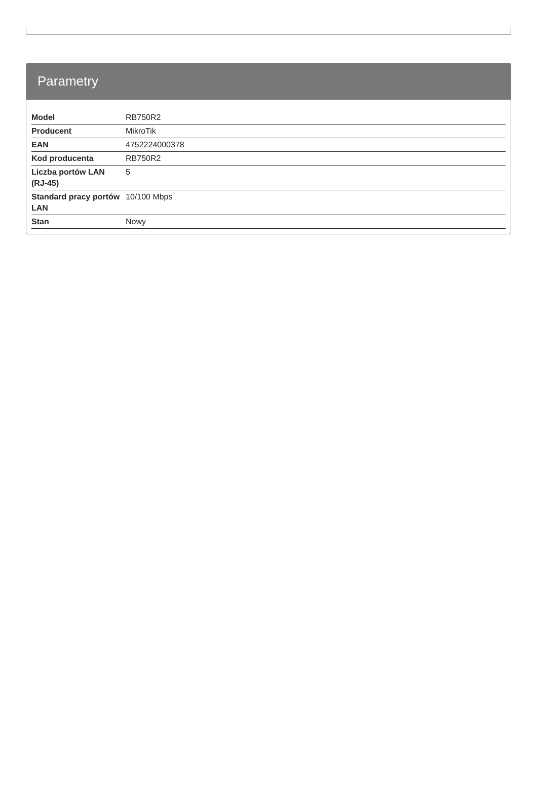Parametry
| Model | RB750R2 |
| Producent | MikroTik |
| EAN | 4752224000378 |
| Kod producenta | RB750R2 |
| Liczba portów LAN (RJ-45) | 5 |
| Standard pracy portów LAN | 10/100 Mbps |
| Stan | Nowy |